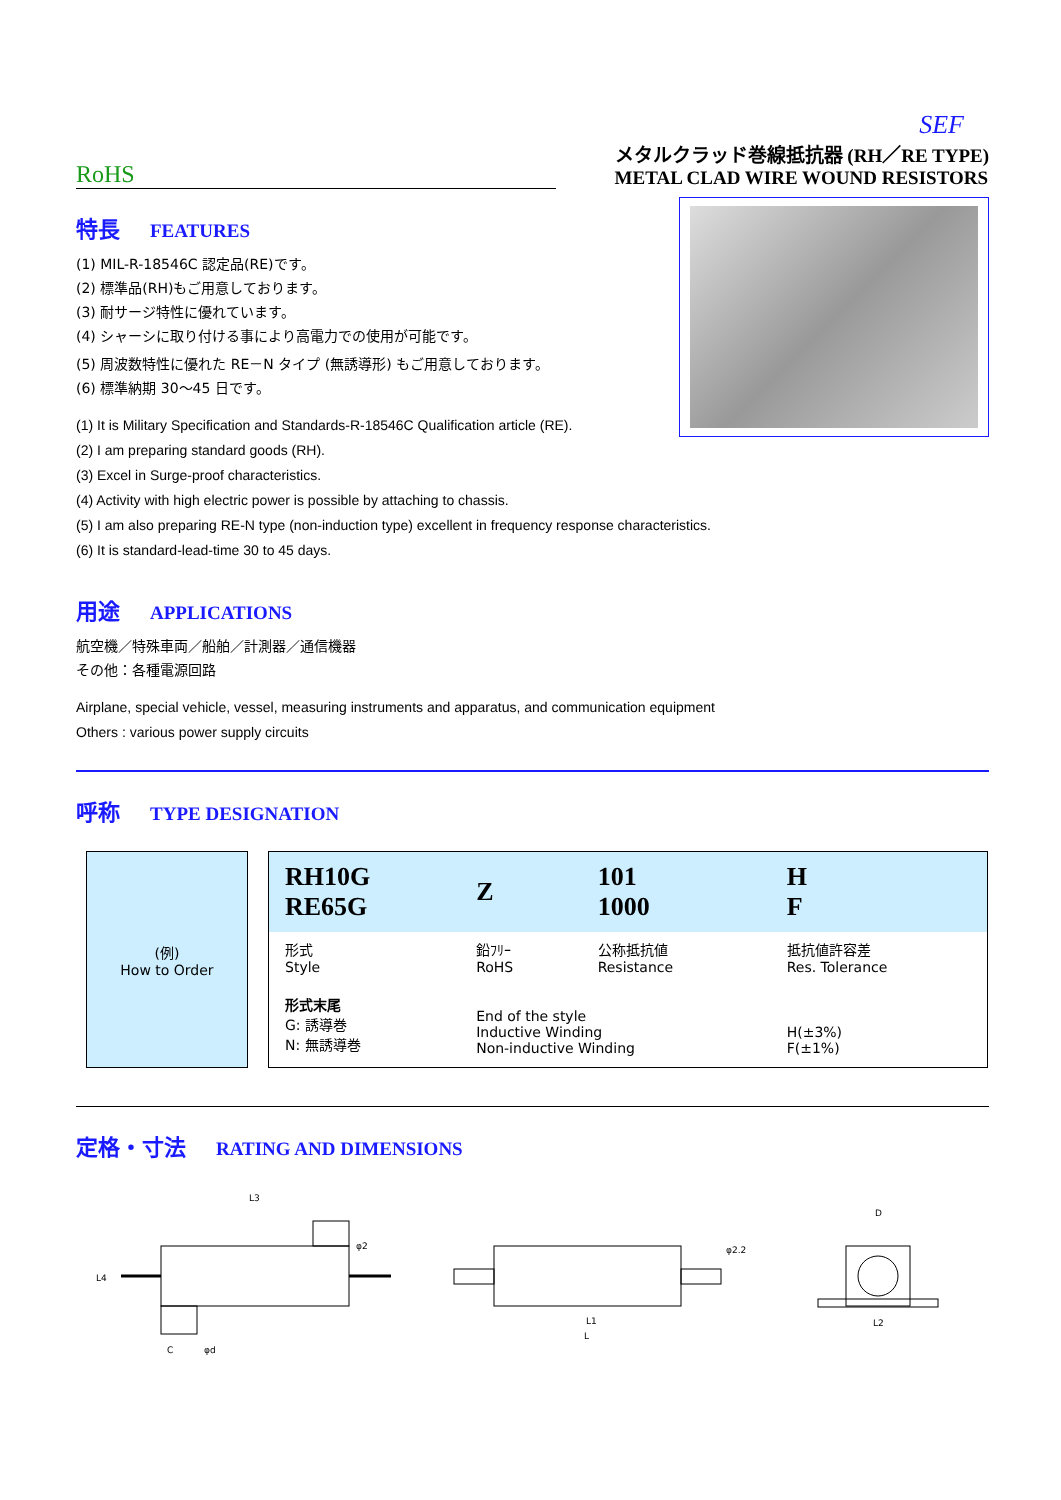SEF
RoHS
メタルクラッド巻線抵抗器 (RH／RE TYPE)
METAL CLAD WIRE WOUND RESISTORS
特長 FEATURES
(1) MIL-R-18546C 認定品(RE)です。
(2) 標準品(RH)もご用意しております。
(3) 耐サージ特性に優れています。
(4) シャーシに取り付ける事により高電力での使用が可能です。
(5) 周波数特性に優れた RE－N タイプ (無誘導形) もご用意しております。
(6) 標準納期 30～45 日です。
(1) It is Military Specification and Standards-R-18546C Qualification article (RE).
(2) I am preparing standard goods (RH).
(3) Excel in Surge-proof characteristics.
(4) Activity with high electric power is possible by attaching to chassis.
(5) I am also preparing RE-N type (non-induction type) excellent in frequency response characteristics.
(6) It is standard-lead-time 30 to 45 days.
用途 APPLICATIONS
航空機／特殊車両／船舶／計測器／通信機器
その他：各種電源回路
Airplane, special vehicle, vessel, measuring instruments and apparatus, and communication equipment
Others : various power supply circuits
呼称 TYPE DESIGNATION
(例)
How to Order
| RH10G RE65G | Z | 101 1000 | H F |
| 形式 Style | 鉛ﾌﾘｰ RoHS | 公称抵抗値 Resistance | 抵抗値許容差 Res. Tolerance |
| 形式末尾 G: 誘導巻 N: 無誘導巻 | End of the style Inductive Winding Non-inductive Winding | | H(±3%) F(±1%) |
定格・寸法 RATING AND DIMENSIONS
L3
φ2
L4
C
φd
φ2.2
L1
L
D
L2